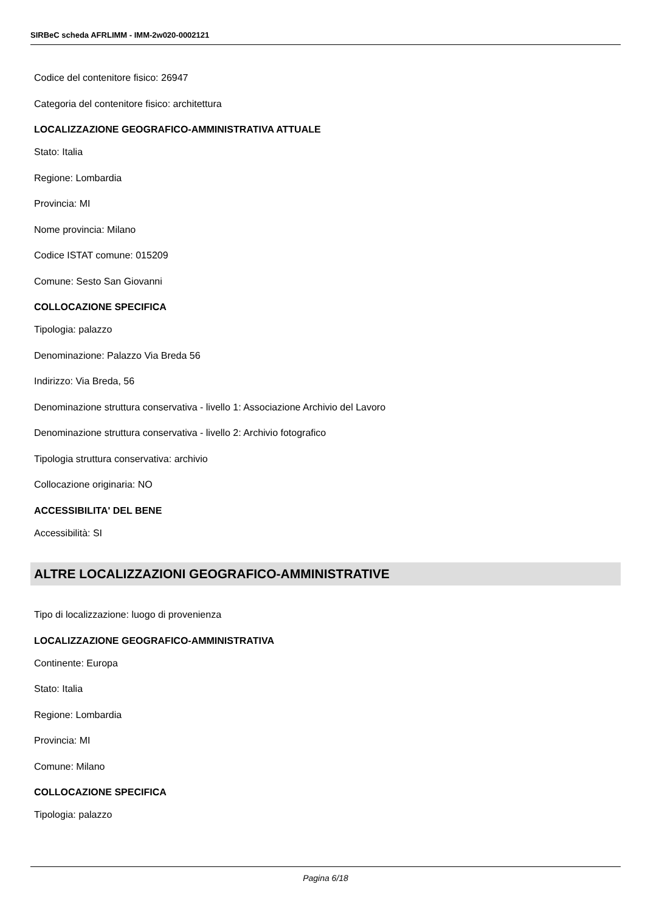SIRBeC scheda AFRLIMM - IMM-2w020-0002121
Codice del contenitore fisico: 26947
Categoria del contenitore fisico: architettura
LOCALIZZAZIONE GEOGRAFICO-AMMINISTRATIVA ATTUALE
Stato: Italia
Regione: Lombardia
Provincia: MI
Nome provincia: Milano
Codice ISTAT comune: 015209
Comune: Sesto San Giovanni
COLLOCAZIONE SPECIFICA
Tipologia: palazzo
Denominazione: Palazzo Via Breda 56
Indirizzo: Via Breda, 56
Denominazione struttura conservativa - livello 1: Associazione Archivio del Lavoro
Denominazione struttura conservativa - livello 2: Archivio fotografico
Tipologia struttura conservativa: archivio
Collocazione originaria: NO
ACCESSIBILITA' DEL BENE
Accessibilità: SI
ALTRE LOCALIZZAZIONI GEOGRAFICO-AMMINISTRATIVE
Tipo di localizzazione: luogo di provenienza
LOCALIZZAZIONE GEOGRAFICO-AMMINISTRATIVA
Continente: Europa
Stato: Italia
Regione: Lombardia
Provincia: MI
Comune: Milano
COLLOCAZIONE SPECIFICA
Tipologia: palazzo
Pagina 6/18